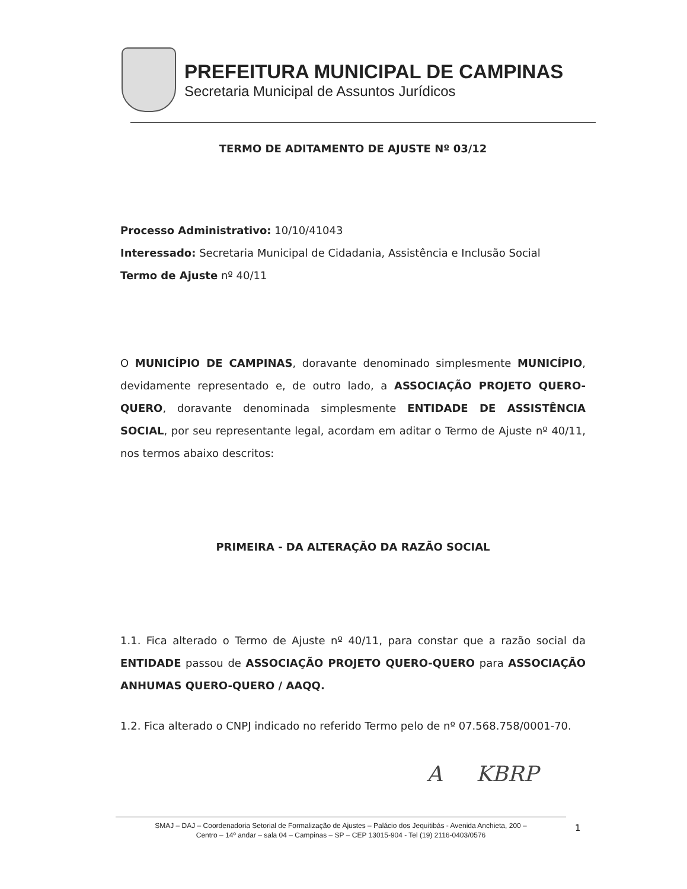PREFEITURA MUNICIPAL DE CAMPINAS
Secretaria Municipal de Assuntos Jurídicos
TERMO DE ADITAMENTO DE AJUSTE Nº 03/12
Processo Administrativo: 10/10/41043
Interessado: Secretaria Municipal de Cidadania, Assistência e Inclusão Social
Termo de Ajuste nº 40/11
O MUNICÍPIO DE CAMPINAS, doravante denominado simplesmente MUNICÍPIO, devidamente representado e, de outro lado, a ASSOCIAÇÃO PROJETO QUERO-QUERO, doravante denominada simplesmente ENTIDADE DE ASSISTÊNCIA SOCIAL, por seu representante legal, acordam em aditar o Termo de Ajuste nº 40/11, nos termos abaixo descritos:
PRIMEIRA - DA ALTERAÇÃO DA RAZÃO SOCIAL
1.1. Fica alterado o Termo de Ajuste nº 40/11, para constar que a razão social da ENTIDADE passou de ASSOCIAÇÃO PROJETO QUERO-QUERO para ASSOCIAÇÃO ANHUMAS QUERO-QUERO / AAQQ.
1.2. Fica alterado o CNPJ indicado no referido Termo pelo de nº 07.568.758/0001-70.
A KBRP
SMAJ – DAJ – Coordenadoria Setorial de Formalização de Ajustes – Palácio dos Jequitibás - Avenida Anchieta, 200 –
Centro – 14º andar – sala 04 – Campinas – SP – CEP 13015-904 - Tel (19) 2116-0403/0576
1